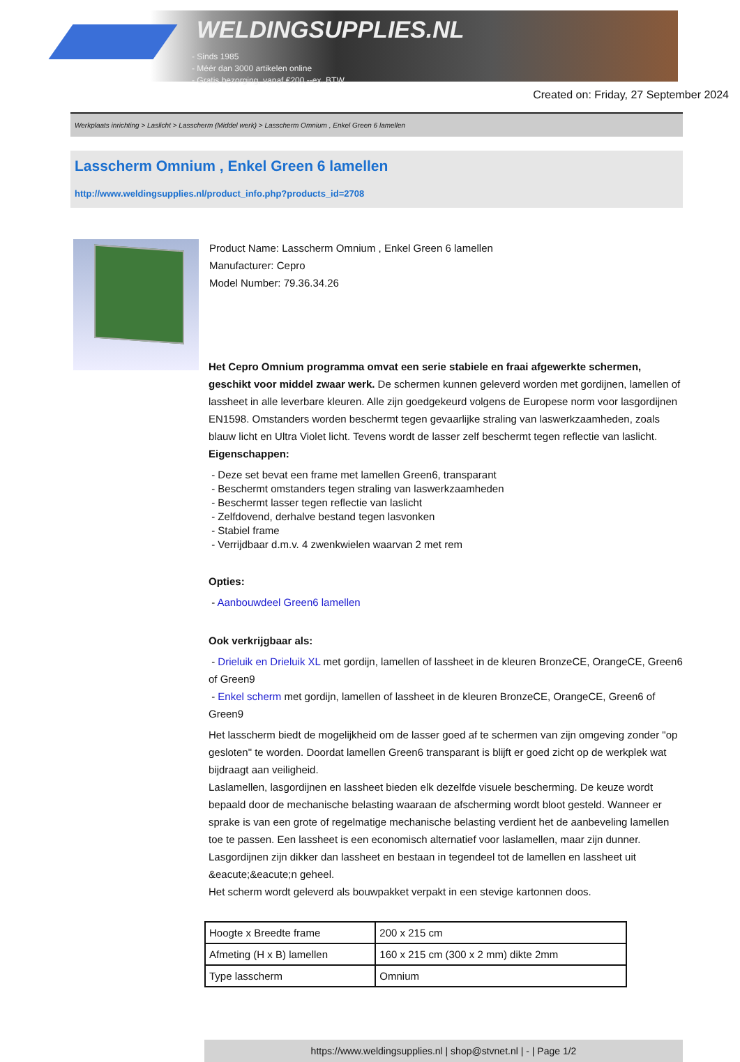WELDINGSUPPLIES.NL
- Sinds 1985
- Méér dan 3000 artikelen online
- Gratis bezorging, vanaf €200,--ex. BTW
Created on: Friday, 27 September 2024
Werkplaats inrichting > Laslicht > Lasscherm (Middel werk) > Lasscherm Omnium , Enkel Green 6 lamellen
Lasscherm Omnium , Enkel Green 6 lamellen
http://www.weldingsupplies.nl/product_info.php?products_id=2708
Product Name: Lasscherm Omnium , Enkel Green 6 lamellen
Manufacturer: Cepro
Model Number: 79.36.34.26
Het Cepro Omnium programma omvat een serie stabiele en fraai afgewerkte schermen, geschikt voor middel zwaar werk. De schermen kunnen geleverd worden met gordijnen, lamellen of lassheet in alle leverbare kleuren. Alle zijn goedgekeurd volgens de Europese norm voor lasgordijnen EN1598. Omstanders worden beschermt tegen gevaarlijke straling van laswerkzaamheden, zoals blauw licht en Ultra Violet licht. Tevens wordt de lasser zelf beschermt tegen reflectie van laslicht.
Eigenschappen:
- Deze set bevat een frame met lamellen Green6, transparant
- Beschermt omstanders tegen straling van laswerkzaamheden
- Beschermt lasser tegen reflectie van laslicht
- Zelfdovend, derhalve bestand tegen lasvonken
- Stabiel frame
- Verrijdbaar d.m.v. 4 zwenkwielen waarvan 2 met rem
Opties:
- Aanbouwdeel Green6 lamellen
Ook verkrijgbaar als:
- Drieluik en Drieluik XL met gordijn, lamellen of lassheet in de kleuren BronzeCE, OrangeCE, Green6 of Green9
- Enkel scherm met gordijn, lamellen of lassheet in de kleuren BronzeCE, OrangeCE, Green6 of Green9
Het lasscherm biedt de mogelijkheid om de lasser goed af te schermen van zijn omgeving zonder "op gesloten" te worden. Doordat lamellen Green6 transparant is blijft er goed zicht op de werkplek wat bijdraagt aan veiligheid.
Laslamellen, lasgordijnen en lassheet bieden elk dezelfde visuele bescherming. De keuze wordt bepaald door de mechanische belasting waaraan de afscherming wordt bloot gesteld. Wanneer er sprake is van een grote of regelmatige mechanische belasting verdient het de aanbeveling lamellen toe te passen. Een lassheet is een economisch alternatief voor laslamellen, maar zijn dunner. Lasgordijnen zijn dikker dan lassheet en bestaan in tegendeel tot de lamellen en lassheet uit &eacute;&eacute;n geheel.
Het scherm wordt geleverd als bouwpakket verpakt in een stevige kartonnen doos.
| Hoogte x Breedte frame | 200 x 215 cm |
| Afmeting (H x B) lamellen | 160 x 215 cm (300 x 2 mm) dikte 2mm |
| Type lasscherm | Omnium |
https://www.weldingsupplies.nl | shop@stvnet.nl | - | Page 1/2